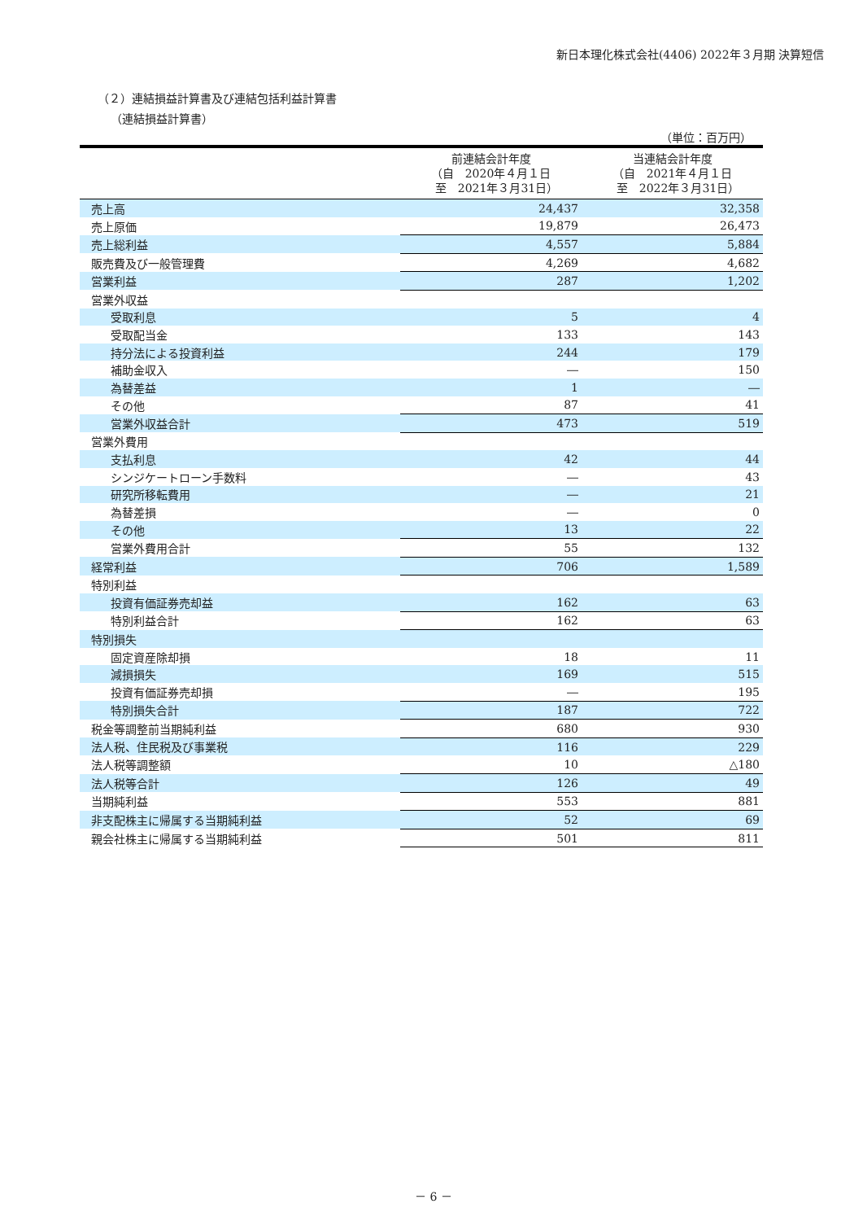新日本理化株式会社(4406) 2022年３月期 決算短信
（２）連結損益計算書及び連結包括利益計算書
（連結損益計算書）
（単位：百万円）
| | 前連結会計年度 （自 2020年４月１日 至 2021年３月31日） | 当連結会計年度 （自 2021年４月１日 至 2022年３月31日） |
| --- | --- | --- |
| 売上高 | 24,437 | 32,358 |
| 売上原価 | 19,879 | 26,473 |
| 売上総利益 | 4,557 | 5,884 |
| 販売費及び一般管理費 | 4,269 | 4,682 |
| 営業利益 | 287 | 1,202 |
| 営業外収益 | | |
| 受取利息 | 5 | 4 |
| 受取配当金 | 133 | 143 |
| 持分法による投資利益 | 244 | 179 |
| 補助金収入 | ― | 150 |
| 為替差益 | 1 | ― |
| その他 | 87 | 41 |
| 営業外収益合計 | 473 | 519 |
| 営業外費用 | | |
| 支払利息 | 42 | 44 |
| シンジケートローン手数料 | ― | 43 |
| 研究所移転費用 | ― | 21 |
| 為替差損 | ― | 0 |
| その他 | 13 | 22 |
| 営業外費用合計 | 55 | 132 |
| 経常利益 | 706 | 1,589 |
| 特別利益 | | |
| 投資有価証券売却益 | 162 | 63 |
| 特別利益合計 | 162 | 63 |
| 特別損失 | | |
| 固定資産除却損 | 18 | 11 |
| 減損損失 | 169 | 515 |
| 投資有価証券売却損 | ― | 195 |
| 特別損失合計 | 187 | 722 |
| 税金等調整前当期純利益 | 680 | 930 |
| 法人税、住民税及び事業税 | 116 | 229 |
| 法人税等調整額 | 10 | △180 |
| 法人税等合計 | 126 | 49 |
| 当期純利益 | 553 | 881 |
| 非支配株主に帰属する当期純利益 | 52 | 69 |
| 親会社株主に帰属する当期純利益 | 501 | 811 |
－ 6 －